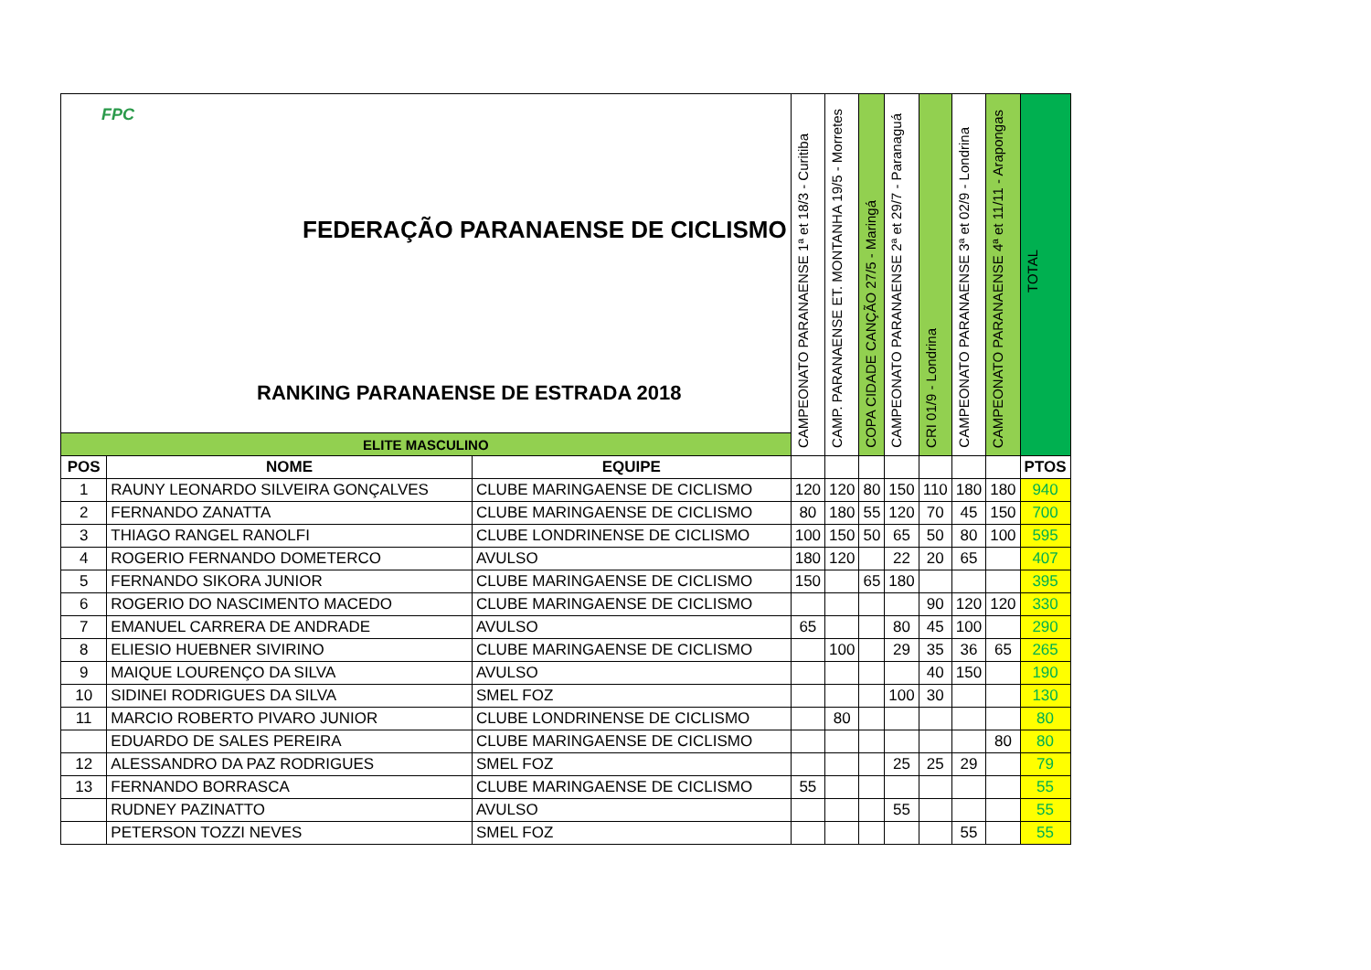| FPC FEDERAÇÃO PARANAENSE DE CICLISMO RANKING PARANAENSE DE ESTRADA 2018 | | | CAMPEONATO PARANAENSE 1ª et 18/3 - Curitiba | CAMP. PARANAENSE ET. MONTANHA 19/5 - Morretes | COPA CIDADE CANÇÃO 27/5 - Maringá | CAMPEONATO PARANAENSE 2ª et 29/7 - Paranaguá | CRI 01/9 - Londrina | CAMPEONATO PARANAENSE 3ª et 02/9 - Londrina | CAMPEONATO PARANAENSE 4ª et 11/11 - Arapongas | TOTAL |
| ELITE MASCULINO | | | | | | | | | | |
| POS | NOME | EQUIPE | | | | | | | | PTOS |
| 1 | RAUNY LEONARDO SILVEIRA GONÇALVES | CLUBE MARINGAENSE DE CICLISMO | 120 | 120 | 80 | 150 | 110 | 180 | 180 | 940 |
| 2 | FERNANDO ZANATTA | CLUBE MARINGAENSE DE CICLISMO | 80 | 180 | 55 | 120 | 70 | 45 | 150 | 700 |
| 3 | THIAGO RANGEL RANOLFI | CLUBE LONDRINENSE DE CICLISMO | 100 | 150 | 50 | 65 | 50 | 80 | 100 | 595 |
| 4 | ROGERIO FERNANDO DOMETERCO | AVULSO | 180 | 120 | | 22 | 20 | 65 | | 407 |
| 5 | FERNANDO SIKORA JUNIOR | CLUBE MARINGAENSE DE CICLISMO | 150 | | 65 | 180 | | | | 395 |
| 6 | ROGERIO DO NASCIMENTO MACEDO | CLUBE MARINGAENSE DE CICLISMO | | | | | 90 | 120 | 120 | 330 |
| 7 | EMANUEL CARRERA DE ANDRADE | AVULSO | 65 | | | 80 | 45 | 100 | | 290 |
| 8 | ELIESIO HUEBNER SIVIRINO | CLUBE MARINGAENSE DE CICLISMO | | 100 | | 29 | 35 | 36 | 65 | 265 |
| 9 | MAIQUE LOURENÇO DA SILVA | AVULSO | | | | | 40 | 150 | | 190 |
| 10 | SIDINEI RODRIGUES DA SILVA | SMEL FOZ | | | | 100 | 30 | | | 130 |
| 11 | MARCIO ROBERTO PIVARO JUNIOR | CLUBE LONDRINENSE DE CICLISMO | | 80 | | | | | | 80 |
| | EDUARDO DE SALES PEREIRA | CLUBE MARINGAENSE DE CICLISMO | | | | | | | 80 | 80 |
| 12 | ALESSANDRO DA PAZ RODRIGUES | SMEL FOZ | | | | 25 | 25 | 29 | | 79 |
| 13 | FERNANDO BORRASCA | CLUBE MARINGAENSE DE CICLISMO | 55 | | | | | | | 55 |
| | RUDNEY PAZINATTO | AVULSO | | | | 55 | | | | 55 |
| | PETERSON TOZZI NEVES | SMEL FOZ | | | | | | 55 | | 55 |